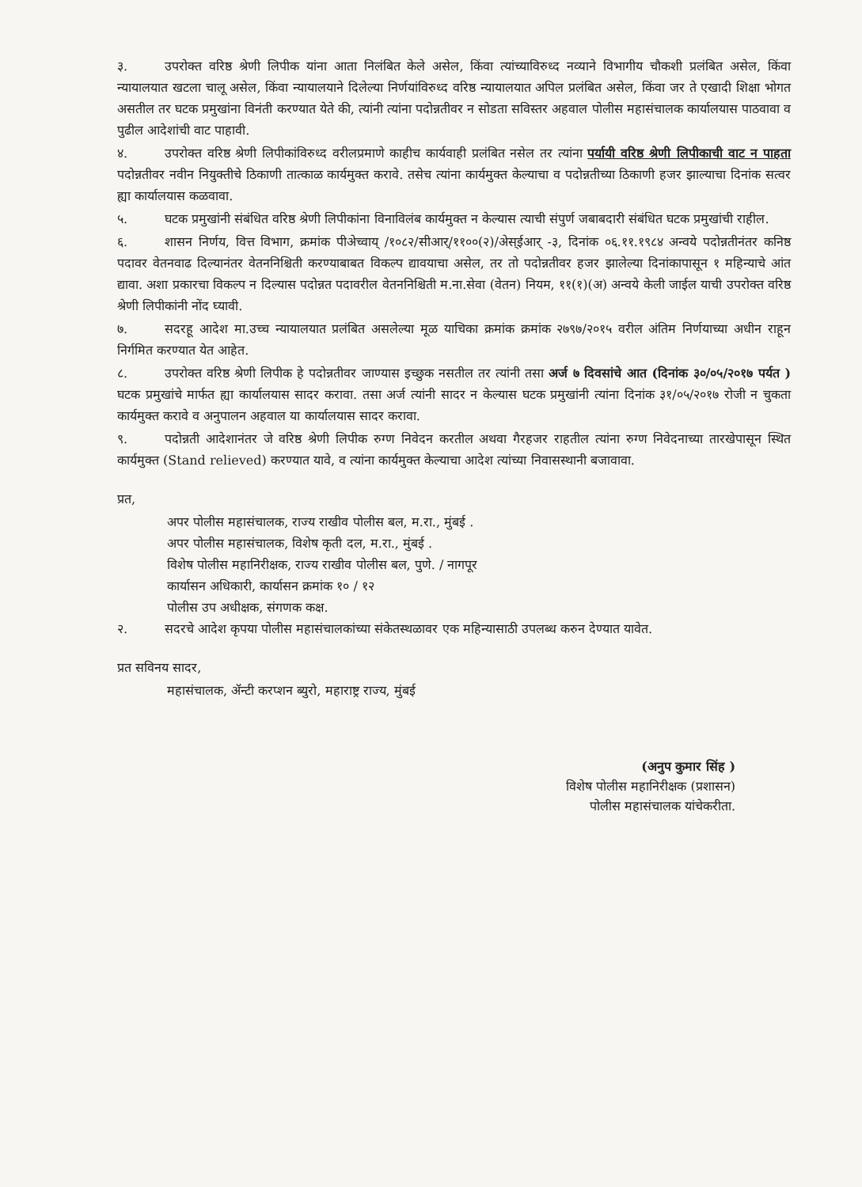३. उपरोक्त वरिष्ठ श्रेणी लिपीक यांना आता निलंबित केले असेल, किंवा त्यांच्याविरुध्द नव्याने विभागीय चौकशी प्रलंबित असेल, किंवा न्यायालयात खटला चालू असेल, किंवा न्यायालयाने दिलेल्या निर्णयांविरुध्द वरिष्ठ न्यायालयात अपिल प्रलंबित असेल, किंवा जर ते एखादी शिक्षा भोगत असतील तर घटक प्रमुखांना विनंती करण्यात येते की, त्यांनी त्यांना पदोन्नतीवर न सोडता सविस्तर अहवाल पोलीस महासंचालक कार्यालयास पाठवावा व पुढील आदेशांची वाट पाहावी.
४. उपरोक्त वरिष्ठ श्रेणी लिपीकांविरुध्द वरीलप्रमाणे काहीच कार्यवाही प्रलंबित नसेल तर त्यांना पर्यायी वरिष्ठ श्रेणी लिपीकाची वाट न पाहता पदोन्नतीवर नवीन नियुक्तीचे ठिकाणी तात्काळ कार्यमुक्त करावे. तसेच त्यांना कार्यमुक्त केल्याचा व पदोन्नतीच्या ठिकाणी हजर झाल्याचा दिनांक सत्वर ह्या कार्यालयास कळवावा.
५. घटक प्रमुखांनी संबंधित वरिष्ठ श्रेणी लिपीकांना विनाविलंब कार्यमुक्त न केल्यास त्याची संपुर्ण जबाबदारी संबंधित घटक प्रमुखांची राहील.
६. शासन निर्णय, वित्त विभाग, क्रमांक पीअेच्वाय् /१०८२/सीआर्/११००(२)/अेस्ईआर् -३, दिनांक ०६.११.१९८४ अन्वये पदोन्नतीनंतर कनिष्ठ पदावर वेतनवाढ दिल्यानंतर वेतननिश्चिती करण्याबाबत विकल्प द्यावयाचा असेल, तर तो पदोन्नतीवर हजर झालेल्या दिनांकापासून १ महिन्याचे आंत द्यावा. अशा प्रकारचा विकल्प न दिल्यास पदोन्नत पदावरील वेतननिश्चिती म.ना.सेवा (वेतन) नियम, ११(१)(अ) अन्वये केली जाईल याची उपरोक्त वरिष्ठ श्रेणी लिपीकांनी नोंद घ्यावी.
७. सदरहू आदेश मा.उच्च न्यायालयात प्रलंबित असलेल्या मूळ याचिका क्रमांक क्रमांक २७९७/२०१५ वरील अंतिम निर्णयाच्या अधीन राहून निर्गमित करण्यात येत आहेत.
८. उपरोक्त वरिष्ठ श्रेणी लिपीक हे पदोन्नतीवर जाण्यास इच्छुक नसतील तर त्यांनी तसा अर्ज ७ दिवसांचे आत (दिनांक ३०/०५/२०१७ पर्यत ) घटक प्रमुखांचे मार्फत ह्या कार्यालयास सादर करावा. तसा अर्ज त्यांनी सादर न केल्यास घटक प्रमुखांनी त्यांना दिनांक ३१/०५/२०१७ रोजी न चुकता कार्यमुक्त करावे व अनुपालन अहवाल या कार्यालयास सादर करावा.
९. पदोन्नती आदेशानंतर जे वरिष्ठ श्रेणी लिपीक रुग्ण निवेदन करतील अथवा गैरहजर राहतील त्यांना रुग्ण निवेदनाच्या तारखेपासून स्थित कार्यमुक्त (Stand relieved) करण्यात यावे, व त्यांना कार्यमुक्त केल्याचा आदेश त्यांच्या निवासस्थानी बजावावा.
प्रत,
अपर पोलीस महासंचालक, राज्य राखीव पोलीस बल, म.रा., मुंबई .
अपर पोलीस महासंचालक, विशेष कृती दल, म.रा., मुंबई .
विशेष पोलीस महानिरीक्षक, राज्य राखीव पोलीस बल, पुणे. / नागपूर
कार्यासन अधिकारी, कार्यासन क्रमांक १० / १२
पोलीस उप अधीक्षक, संगणक कक्ष.
२. सदरचे आदेश कृपया पोलीस महासंचालकांच्या संकेतस्थळावर एक महिन्यासाठी उपलब्ध करुन देण्यात यावेत.
प्रत सविनय सादर,
महासंचालक, ॲन्टी करप्शन ब्युरो, महाराष्ट्र राज्य, मुंबई
(अनुप कुमार सिंह )
विशेष पोलीस महानिरीक्षक (प्रशासन)
पोलीस महासंचालक यांचेकरीता.